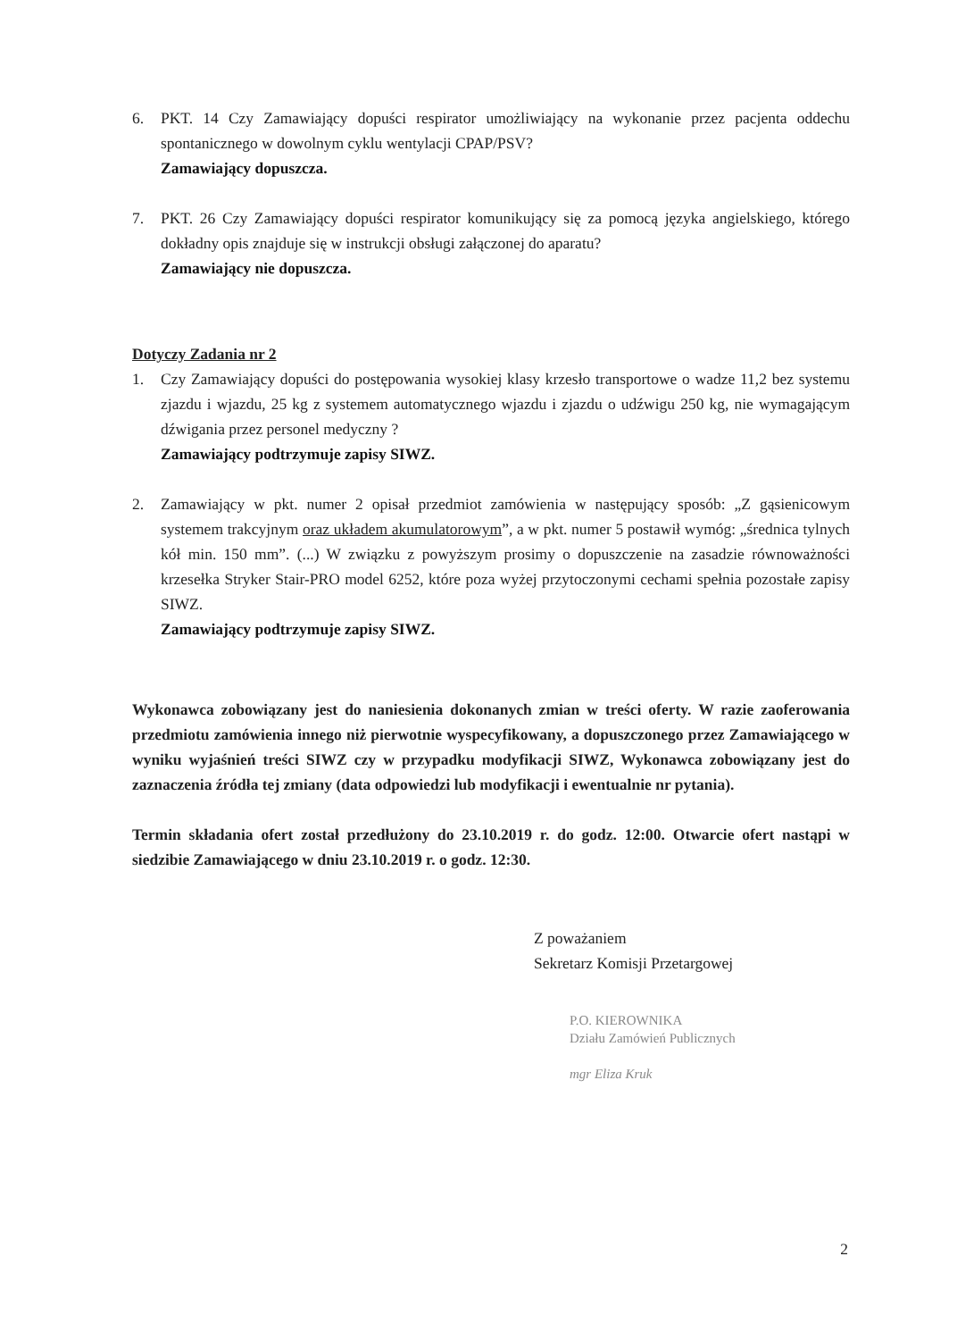6. PKT. 14 Czy Zamawiający dopuści respirator umożliwiający na wykonanie przez pacjenta oddechu spontanicznego w dowolnym cyklu wentylacji CPAP/PSV?
Zamawiający dopuszcza.
7. PKT. 26 Czy Zamawiający dopuści respirator komunikujący się za pomocą języka angielskiego, którego dokładny opis znajduje się w instrukcji obsługi załączonej do aparatu?
Zamawiający nie dopuszcza.
Dotyczy Zadania nr 2
1. Czy Zamawiający dopuści do postępowania wysokiej klasy krzesło transportowe o wadze 11,2 bez systemu zjazdu i wjazdu, 25 kg z systemem automatycznego wjazdu i zjazdu o udźwigu 250 kg, nie wymagającym dźwigania przez personel medyczny ?
Zamawiający podtrzymuje zapisy SIWZ.
2. Zamawiający w pkt. numer 2 opisał przedmiot zamówienia w następujący sposób: „Z gąsienicowym systemem trakcyjnym oraz układem akumulatorowym”, a w pkt. numer 5 postawił wymóg: „średnica tylnych kół min. 150 mm”. (...) W związku z powyższym prosimy o dopuszczenie na zasadzie równoważności krzesełka Stryker Stair-PRO model 6252, które poza wyżej przytoczonymi cechami spełnia pozostałe zapisy SIWZ.
Zamawiający podtrzymuje zapisy SIWZ.
Wykonawca zobowiązany jest do naniesienia dokonanych zmian w treści oferty. W razie zaoferowania przedmiotu zamówienia innego niż pierwotnie wyspecyfikowany, a dopuszczonego przez Zamawiającego w wyniku wyjaśnień treści SIWZ czy w przypadku modyfikacji SIWZ, Wykonawca zobowiązany jest do zaznaczenia źródła tej zmiany (data odpowiedzi lub modyfikacji i ewentualnie nr pytania).
Termin składania ofert został przedłużony do 23.10.2019 r. do godz. 12:00. Otwarcie ofert nastąpi w siedzibie Zamawiającego w dniu 23.10.2019 r. o godz. 12:30.
Z poważaniem
Sekretarz Komisji Przetargowej
P.O. KIEROWNIKA
Działu Zamówień Publicznych
mgr Eliza Kruk
2